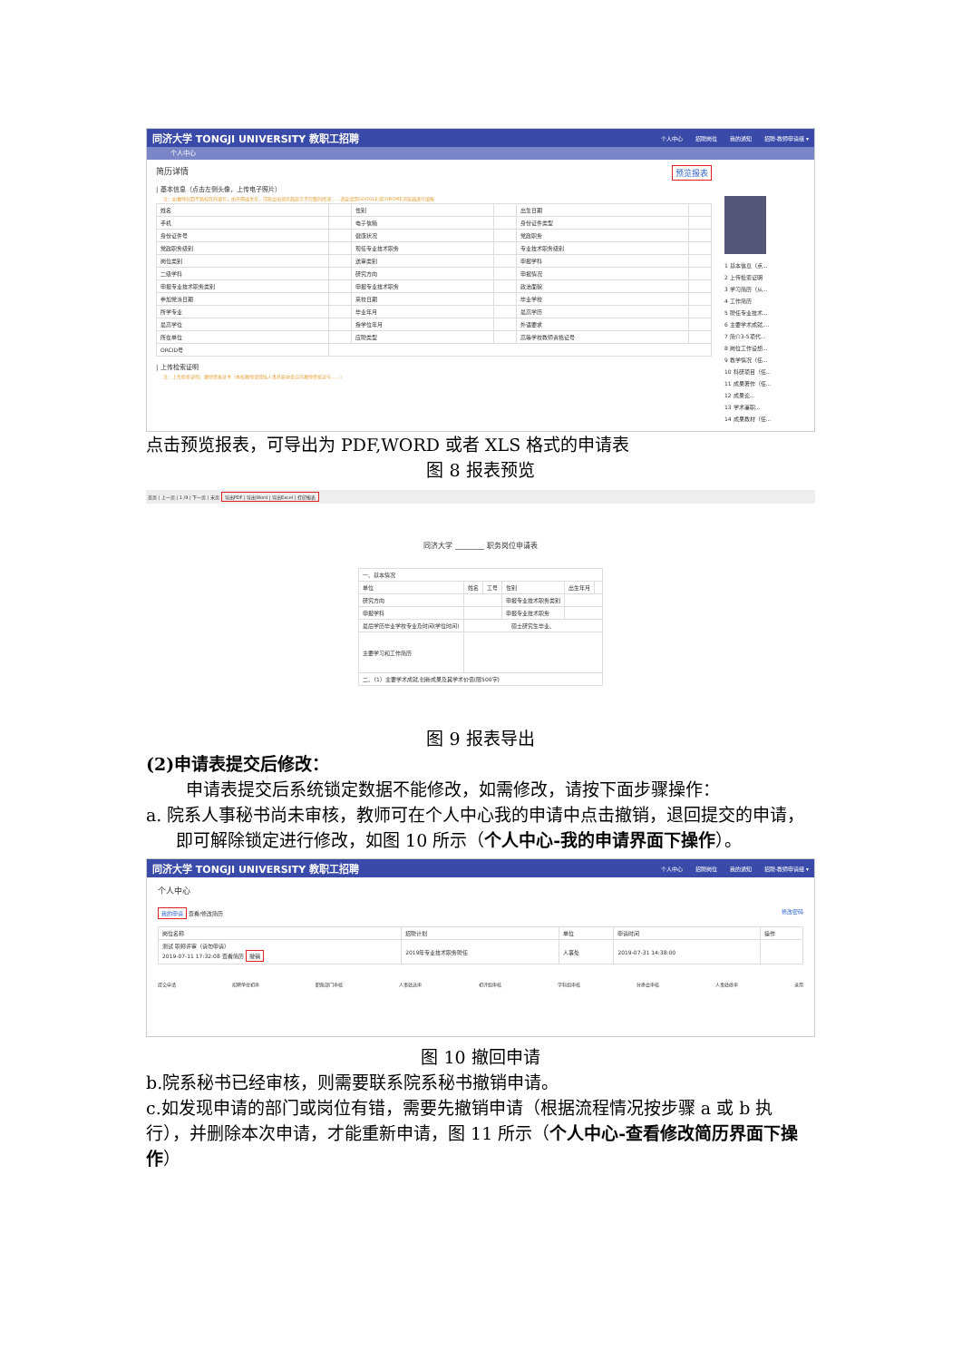同济大学 TONGJI UNIVERSITY 教职工招聘 个人中心 招聘岗位 我的通知 招聘-教师申请组 ▾
个人中心
简历详情 预览报表
| 基本信息（点击左侧头像，上传电子照片）
注：如教师在四平路校区外填写，由于网速关系，可能会出现页面显示不完整的情况……请尝试用GOOGLE或CHROME浏览器进行填报
| 姓名 | | 性别 | | 出生日期 | |
| 手机 | | 电子信箱 | | 身份证件类型 | |
| 身份证件号 | | 健康状况 | | 党政职务 | |
| 党政职务级别 | | 现任专业技术职务 | | 专业技术职务级别 | |
| 岗位类别 | | 送审类别 | | 申报学科 | |
| 二级学科 | | 研究方向 | | 申报情况 | |
| 申报专业技术职务类别 | | 申报专业技术职务 | | 政治面貌 | |
| 参加党派日期 | | 来校日期 | | 毕业学校 | |
| 所学专业 | | 毕业年月 | | 最高学历 | |
| 最高学位 | | 授学位年月 | | 外语要求 | |
| 所在单位 | | 应聘类型 | | 高等学校教师资格证号 | |
| ORCID号 | | | | | |
| 上传检索证明
注：上传检索证明、教师资格证书（本校教师请登陆人事系统中查自己教师资格证号……）
1 基本信息（点...
2 上传检索证明
3 学习简历（从...
4 工作简历
5 聘任专业技术...
6 主要学术成就,...
7 简介3-5项代...
8 岗位工作设想...
9 教学情况（任...
10 科研项目（任...
11 成果著作（任...
12 成果论...
13 学术兼职...
14 成果教材（任...
点击预览报表，可导出为 PDF,WORD 或者 XLS 格式的申请表
图 8 报表预览
首页 | 上一页 | 1 /9 | 下一页 | 末页 导出PDF | 导出Word | 导出Excel | 打印报表
同济大学 ________ 职务岗位申请表
| 一、基本情况 | | | | | |
| 单位 | 姓名 | 工号 | 性别 | 出生年月 | |
| 研究方向 | | | 申报专业技术职务类别 | | |
| 申报学科 | | | 申报专业技术职务 | | |
| 最后学历毕业学校专业及时间(学位时间) | 硕士研究生毕业、 | | | | |
| 主要学习和工作简历 | | | | | |
| 二、（1）主要学术成就,创新成果及其学术价值(限500字) | | | | | |
图 9 报表导出
(2)申请表提交后修改：
申请表提交后系统锁定数据不能修改，如需修改，请按下面步骤操作：
a. 院系人事秘书尚未审核，教师可在个人中心我的申请中点击撤销，退回提交的申请，即可解除锁定进行修改，如图 10 所示（个人中心-我的申请界面下操作）。
同济大学 TONGJI UNIVERSITY 教职工招聘 个人中心 招聘岗位 我的通知 招聘-教师申请组 ▾
个人中心
我的申请 查看/修改简历 修改密码
| 岗位名称 | 招聘计划 | 单位 | 申请时间 | 操作 |
| --- | --- | --- | --- | --- |
| 测试 职称评审（请勿申请） 2019-07-11 17:32:08 查看简历 撤销 | 2019年专业技术职务聘任 | 人事处 | 2019-07-31 14:38:00 | |
提交申请 招聘单位初审 职能部门审核 人事处送审 初评组审核 学科组审核 分委会审核 人事处终审 录用
图 10 撤回申请
b.院系秘书已经审核，则需要联系院系秘书撤销申请。
c.如发现申请的部门或岗位有错，需要先撤销申请（根据流程情况按步骤 a 或 b 执行），并删除本次申请，才能重新申请，图 11 所示（个人中心-查看修改简历界面下操作）